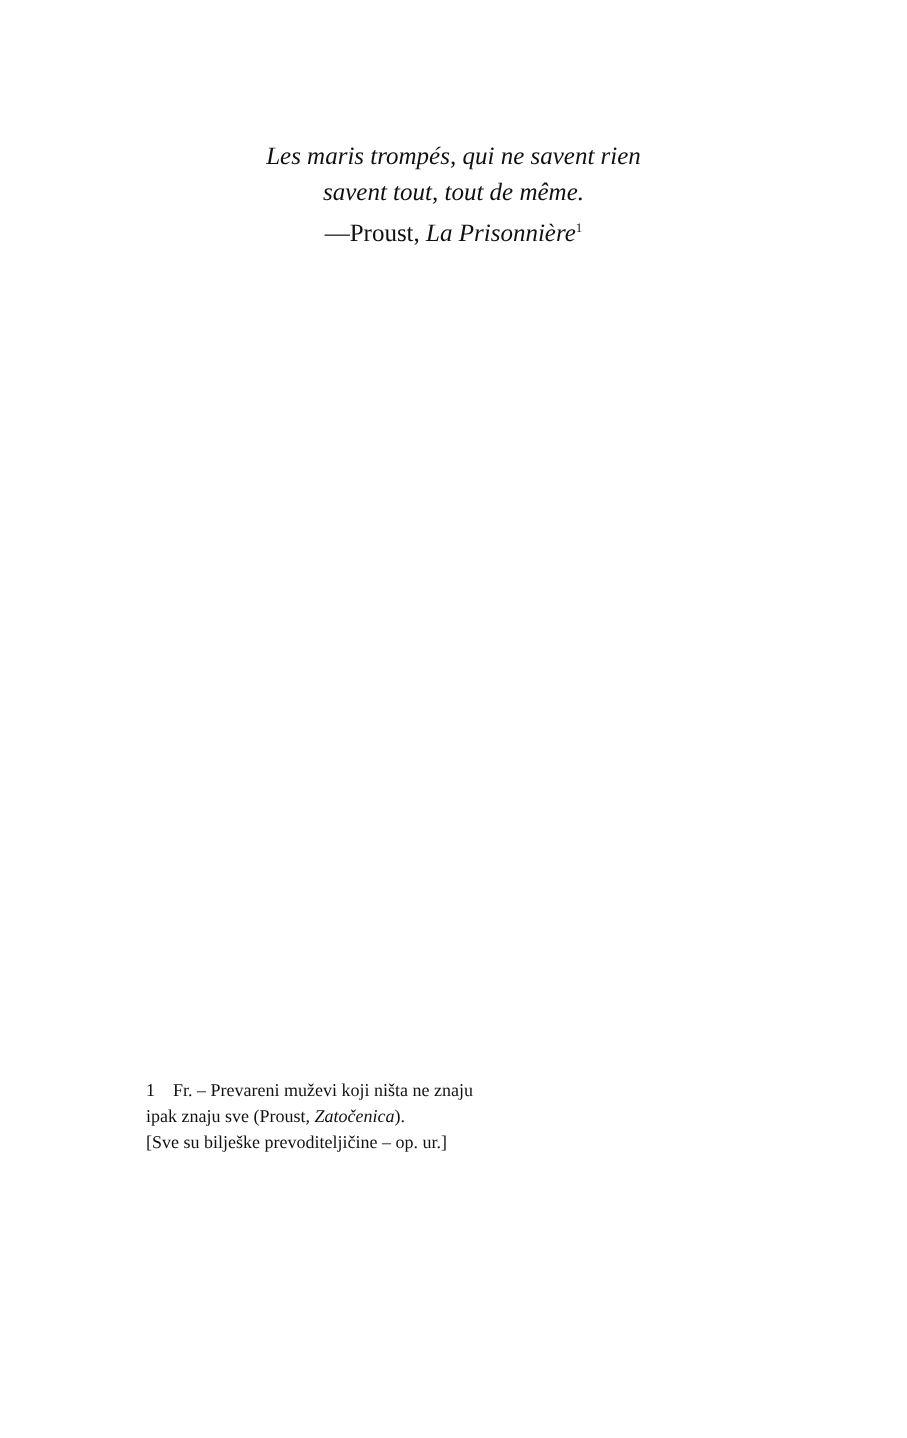Les maris trompés, qui ne savent rien
savent tout, tout de même.
—Proust, La Prisonnière<sup>1</sup>
1 Fr. – Prevareni muževi koji ništa ne znaju
ipak znaju sve (Proust, Zatočenica).
[Sve su bilješke prevoditeljičine – op. ur.]